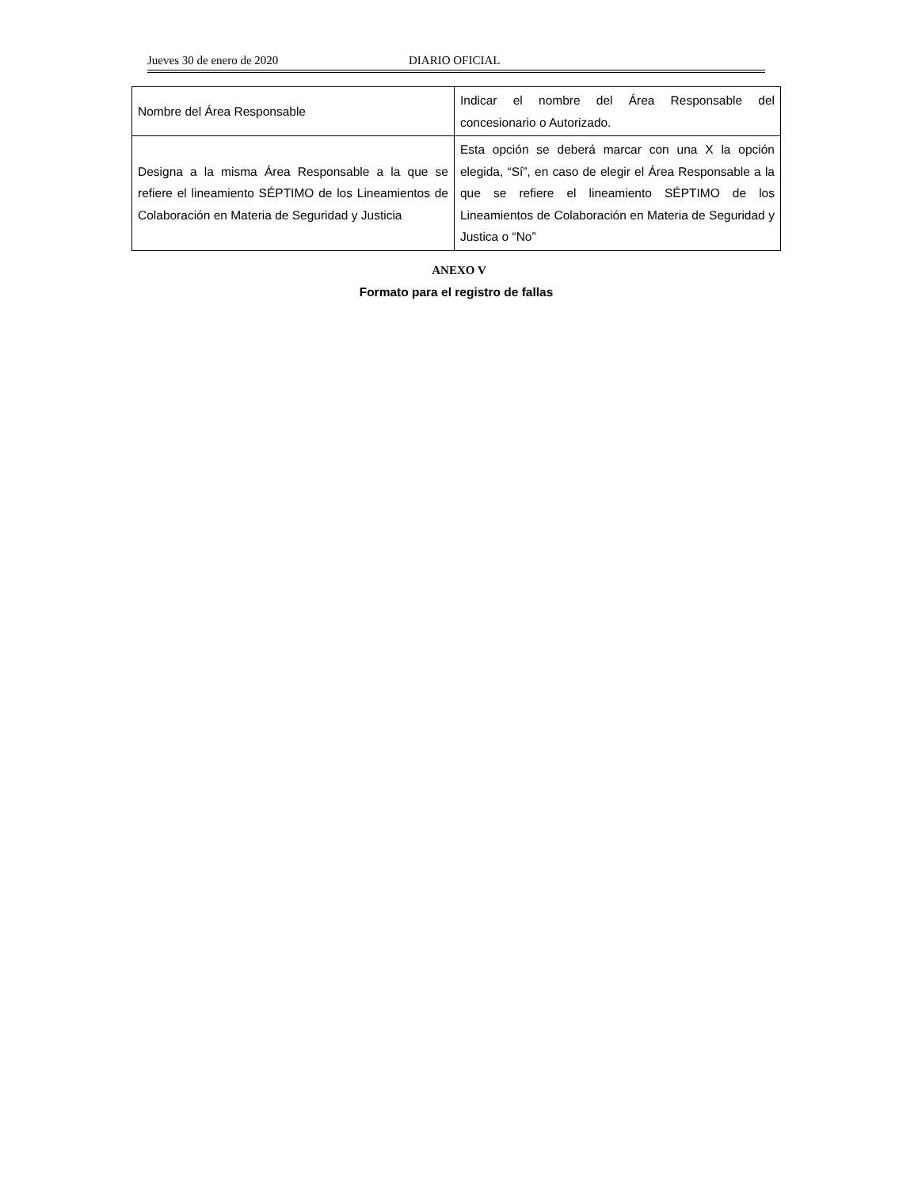Jueves 30 de enero de 2020 DIARIO OFICIAL
| Nombre del Área Responsable | Indicar el nombre del Área Responsable del concesionario o Autorizado. |
| Designa a la misma Área Responsable a la que se refiere el lineamiento SÉPTIMO de los Lineamientos de Colaboración en Materia de Seguridad y Justicia | Esta opción se deberá marcar con una X la opción elegida, “Sí”, en caso de elegir el Área Responsable a la que se refiere el lineamiento SÉPTIMO de los Lineamientos de Colaboración en Materia de Seguridad y Justica o “No” |
ANEXO V
Formato para el registro de fallas